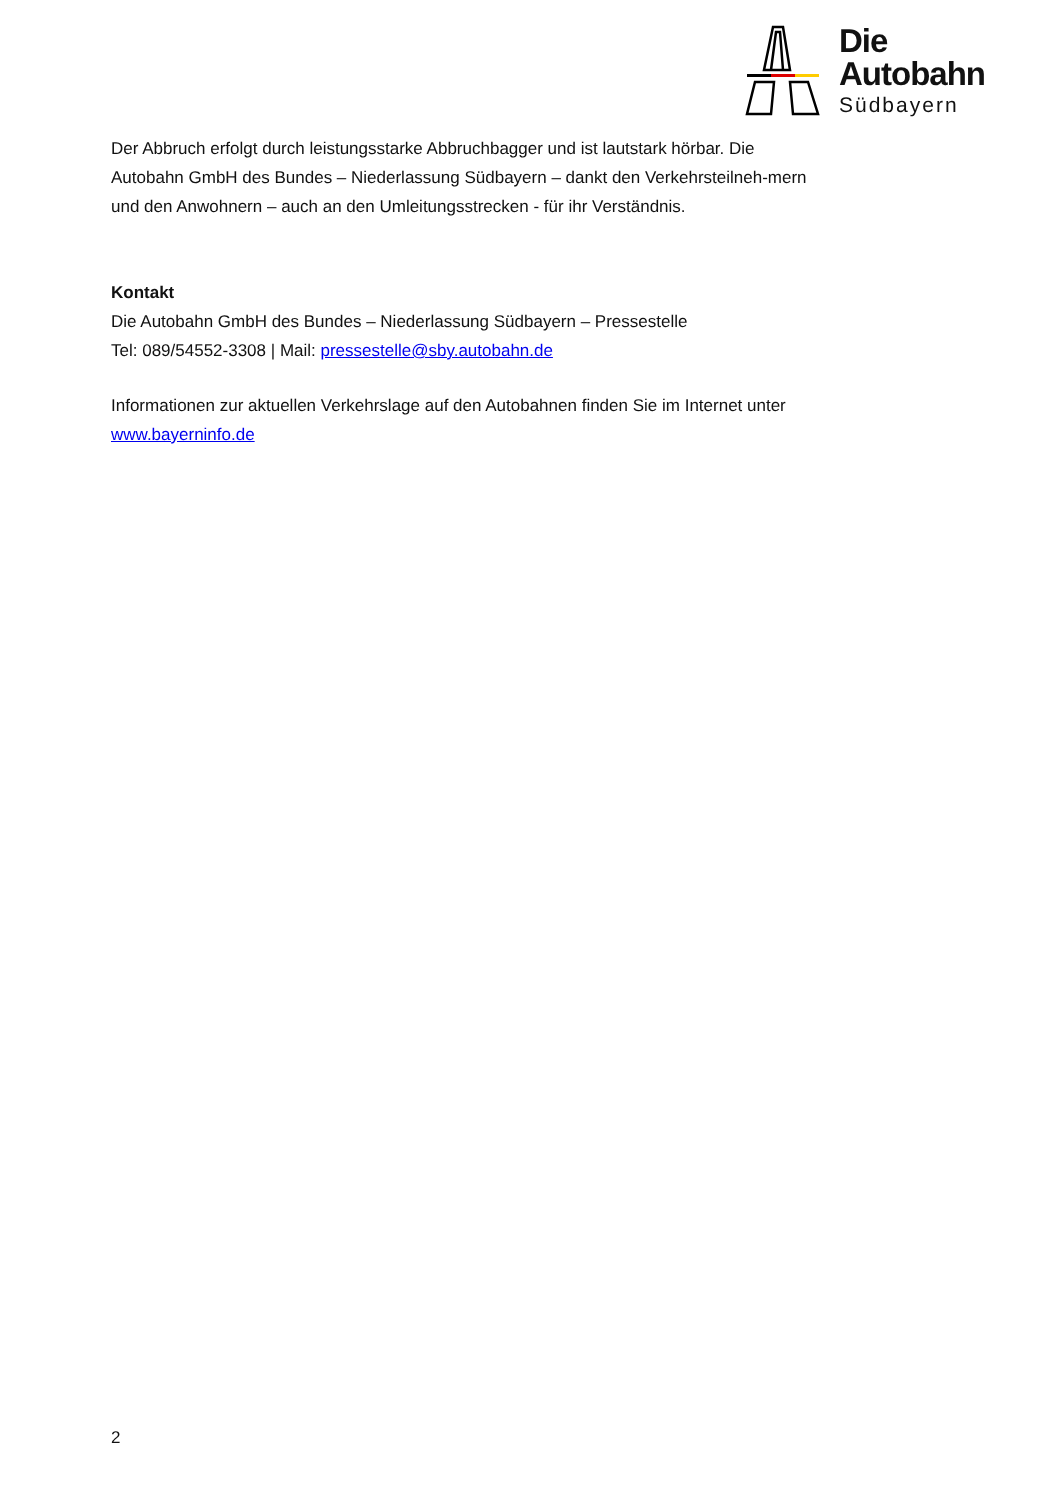Die
Autobahn
Südbayern
Der Abbruch erfolgt durch leistungsstarke Abbruchbagger und ist lautstark hörbar. Die Autobahn GmbH des Bundes – Niederlassung Südbayern – dankt den Verkehrsteilneh-mern und den Anwohnern – auch an den Umleitungsstrecken - für ihr Verständnis.
Kontakt
Die Autobahn GmbH des Bundes – Niederlassung Südbayern – Pressestelle
Tel: 089/54552-3308 | Mail: pressestelle@sby.autobahn.de
Informationen zur aktuellen Verkehrslage auf den Autobahnen finden Sie im Internet unter www.bayerninfo.de
2